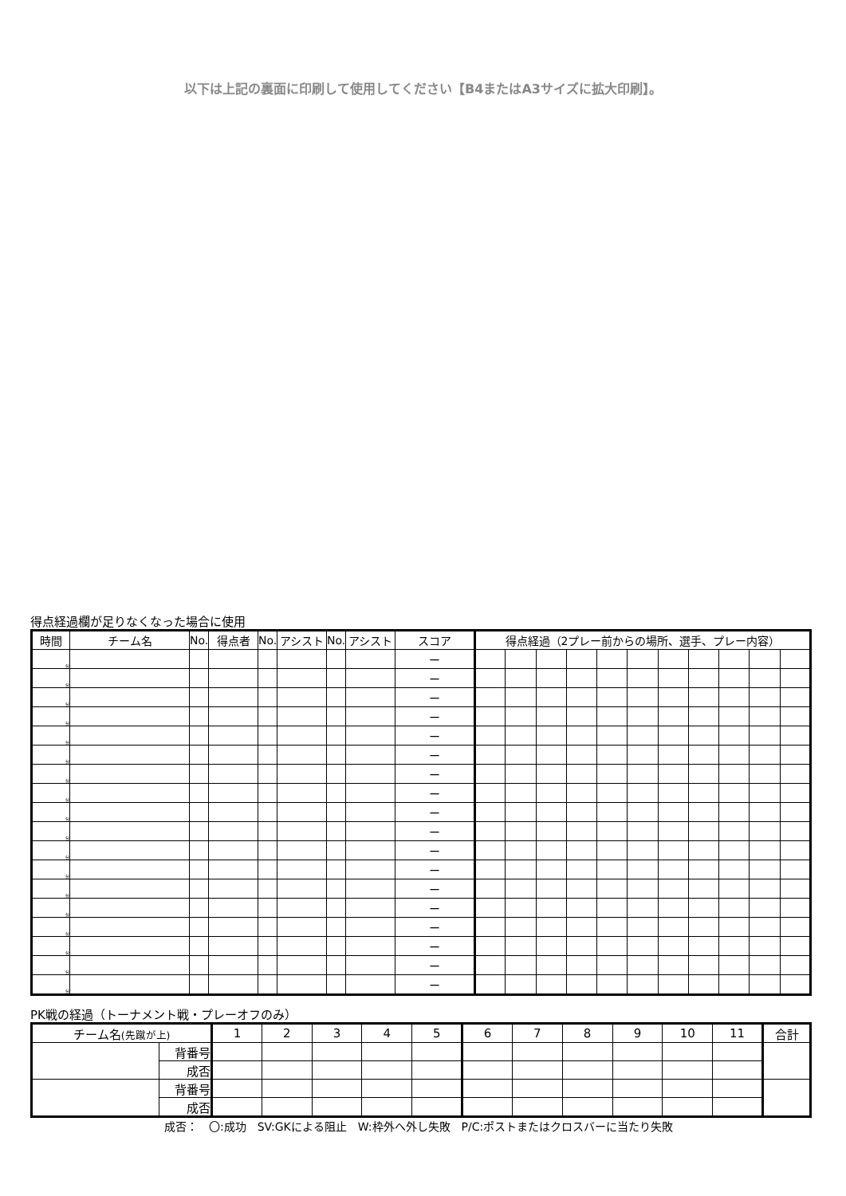以下は上記の裏面に印刷して使用してください【B4またはA3サイズに拡大印刷】。
得点経過欄が足りなくなった場合に使用
| 時間 | チーム名 | No. | 得点者 | No. | アシスト | No. | アシスト | スコア | 得点経過（2プレー前からの場所、選手、プレー内容） | | | | | | | | | | |
| --- | --- | --- | --- | --- | --- | --- | --- | --- | --- | --- | --- | --- | --- | --- | --- | --- | --- | --- | --- |
| 分 | | | | | | | | ー | | | | | | | | | | | |
| 分 | | | | | | | | ー | | | | | | | | | | | |
| 分 | | | | | | | | ー | | | | | | | | | | | |
| 分 | | | | | | | | ー | | | | | | | | | | | |
| 分 | | | | | | | | ー | | | | | | | | | | | |
| 分 | | | | | | | | ー | | | | | | | | | | | |
| 分 | | | | | | | | ー | | | | | | | | | | | |
| 分 | | | | | | | | ー | | | | | | | | | | | |
| 分 | | | | | | | | ー | | | | | | | | | | | |
| 分 | | | | | | | | ー | | | | | | | | | | | |
| 分 | | | | | | | | ー | | | | | | | | | | | |
| 分 | | | | | | | | ー | | | | | | | | | | | |
| 分 | | | | | | | | ー | | | | | | | | | | | |
| 分 | | | | | | | | ー | | | | | | | | | | | |
| 分 | | | | | | | | ー | | | | | | | | | | | |
| 分 | | | | | | | | ー | | | | | | | | | | | |
| 分 | | | | | | | | ー | | | | | | | | | | | |
| 分 | | | | | | | | ー | | | | | | | | | | | |
PK戦の経過（トーナメント戦・プレーオフのみ）
| チーム名 (先蹴が上) | | 1 | 2 | 3 | 4 | 5 | 6 | 7 | 8 | 9 | 10 | 11 | 合計 |
| --- | --- | --- | --- | --- | --- | --- | --- | --- | --- | --- | --- | --- | --- |
| | 背番号 | | | | | | | | | | | | |
| | 成否 | | | | | | | | | | | | |
| | 背番号 | | | | | | | | | | | | |
| | 成否 | | | | | | | | | | | | |
成否：　〇:成功　SV:GKによる阻止　W:枠外へ外し失敗　P/C:ポストまたはクロスバーに当たり失敗